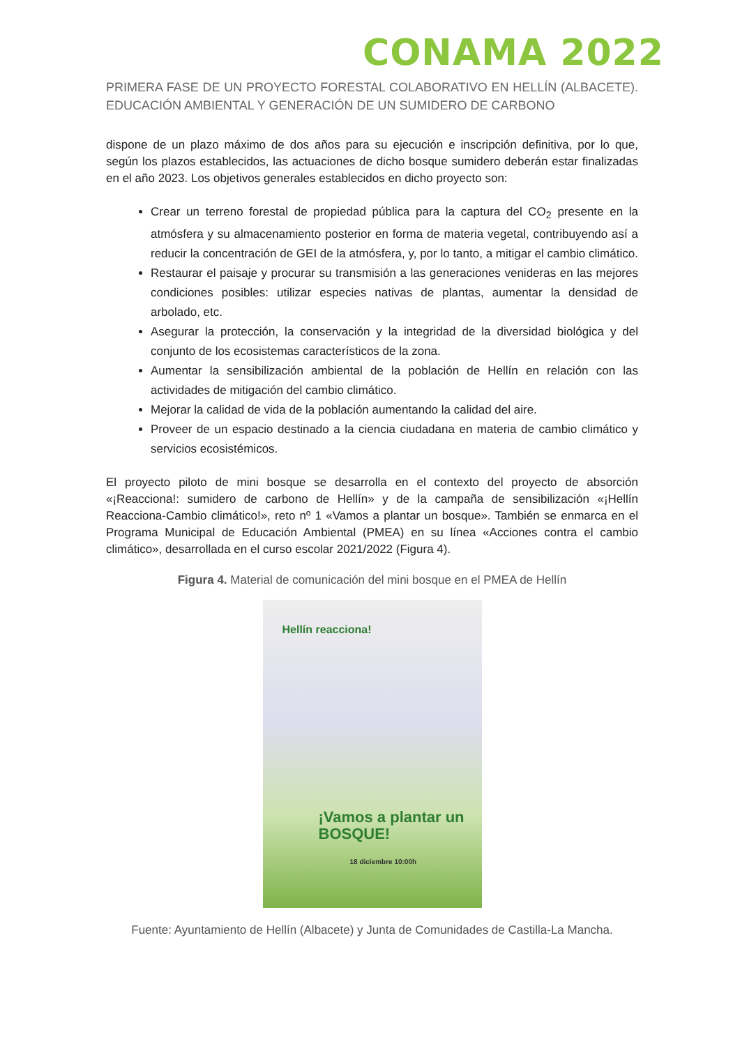CONAMA 2022
PRIMERA FASE DE UN PROYECTO FORESTAL COLABORATIVO EN HELLÍN (ALBACETE). EDUCACIÓN AMBIENTAL Y GENERACIÓN DE UN SUMIDERO DE CARBONO
dispone de un plazo máximo de dos años para su ejecución e inscripción definitiva, por lo que, según los plazos establecidos, las actuaciones de dicho bosque sumidero deberán estar finalizadas en el año 2023. Los objetivos generales establecidos en dicho proyecto son:
Crear un terreno forestal de propiedad pública para la captura del CO<sub>2</sub> presente en la atmósfera y su almacenamiento posterior en forma de materia vegetal, contribuyendo así a reducir la concentración de GEI de la atmósfera, y, por lo tanto, a mitigar el cambio climático.
Restaurar el paisaje y procurar su transmisión a las generaciones venideras en las mejores condiciones posibles: utilizar especies nativas de plantas, aumentar la densidad de arbolado, etc.
Asegurar la protección, la conservación y la integridad de la diversidad biológica y del conjunto de los ecosistemas característicos de la zona.
Aumentar la sensibilización ambiental de la población de Hellín en relación con las actividades de mitigación del cambio climático.
Mejorar la calidad de vida de la población aumentando la calidad del aire.
Proveer de un espacio destinado a la ciencia ciudadana en materia de cambio climático y servicios ecosistémicos.
El proyecto piloto de mini bosque se desarrolla en el contexto del proyecto de absorción «¡Reacciona!: sumidero de carbono de Hellín» y de la campaña de sensibilización «¡Hellín Reacciona-Cambio climático!», reto nº 1 «Vamos a plantar un bosque». También se enmarca en el Programa Municipal de Educación Ambiental (PMEA) en su línea «Acciones contra el cambio climático», desarrollada en el curso escolar 2021/2022 (Figura 4).
Figura 4. Material de comunicación del mini bosque en el PMEA de Hellín
Hellín reacciona!
¡Vamos a plantar un BOSQUE!
18 diciembre 10:00h
Fuente: Ayuntamiento de Hellín (Albacete) y Junta de Comunidades de Castilla-La Mancha.